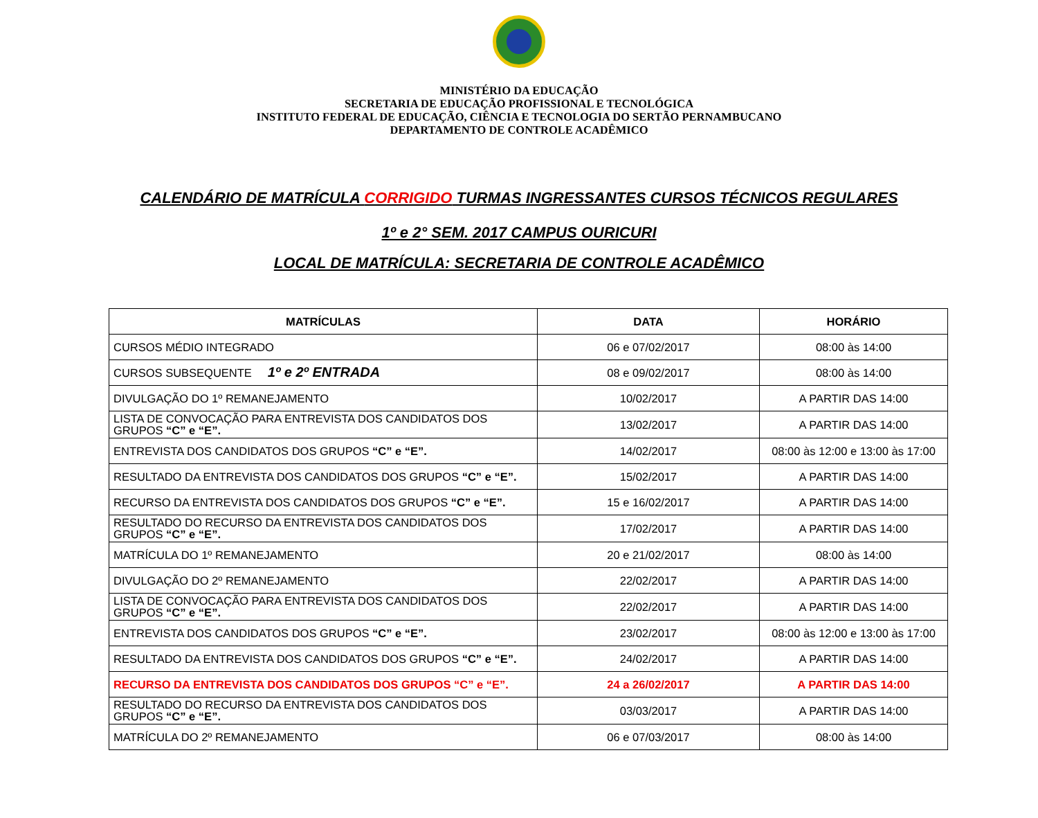MINISTÉRIO DA EDUCAÇÃO
SECRETARIA DE EDUCAÇÃO PROFISSIONAL E TECNOLÓGICA
INSTITUTO FEDERAL DE EDUCAÇÃO, CIÊNCIA E TECNOLOGIA DO SERTÃO PERNAMBUCANO
DEPARTAMENTO DE CONTROLE ACADÊMICO
CALENDÁRIO DE MATRÍCULA CORRIGIDO TURMAS INGRESSANTES CURSOS TÉCNICOS REGULARES
1º e 2° SEM. 2017 CAMPUS OURICURI
LOCAL DE MATRÍCULA: SECRETARIA DE CONTROLE ACADÊMICO
| MATRÍCULAS | DATA | HORÁRIO |
| --- | --- | --- |
| CURSOS MÉDIO INTEGRADO | 06 e 07/02/2017 | 08:00 às 14:00 |
| CURSOS SUBSEQUENTE 1º e 2º ENTRADA | 08 e 09/02/2017 | 08:00 às 14:00 |
| DIVULGAÇÃO DO 1º REMANEJAMENTO | 10/02/2017 | A PARTIR DAS 14:00 |
| LISTA DE CONVOCAÇÃO PARA ENTREVISTA DOS CANDIDATOS DOS GRUPOS “C” e “E”. | 13/02/2017 | A PARTIR DAS 14:00 |
| ENTREVISTA DOS CANDIDATOS DOS GRUPOS “C” e “E”. | 14/02/2017 | 08:00 às 12:00 e 13:00 às 17:00 |
| RESULTADO DA ENTREVISTA DOS CANDIDATOS DOS GRUPOS “C” e “E”. | 15/02/2017 | A PARTIR DAS 14:00 |
| RECURSO DA ENTREVISTA DOS CANDIDATOS DOS GRUPOS “C” e “E”. | 15 e 16/02/2017 | A PARTIR DAS 14:00 |
| RESULTADO DO RECURSO DA ENTREVISTA DOS CANDIDATOS DOS GRUPOS “C” e “E”. | 17/02/2017 | A PARTIR DAS 14:00 |
| MATRÍCULA DO 1º REMANEJAMENTO | 20 e 21/02/2017 | 08:00 às 14:00 |
| DIVULGAÇÃO DO 2º REMANEJAMENTO | 22/02/2017 | A PARTIR DAS 14:00 |
| LISTA DE CONVOCAÇÃO PARA ENTREVISTA DOS CANDIDATOS DOS GRUPOS “C” e “E”. | 22/02/2017 | A PARTIR DAS 14:00 |
| ENTREVISTA DOS CANDIDATOS DOS GRUPOS “C” e “E”. | 23/02/2017 | 08:00 às 12:00 e 13:00 às 17:00 |
| RESULTADO DA ENTREVISTA DOS CANDIDATOS DOS GRUPOS “C” e “E”. | 24/02/2017 | A PARTIR DAS 14:00 |
| RECURSO DA ENTREVISTA DOS CANDIDATOS DOS GRUPOS “C” e “E”. | 24 a 26/02/2017 | A PARTIR DAS 14:00 |
| RESULTADO DO RECURSO DA ENTREVISTA DOS CANDIDATOS DOS GRUPOS “C” e “E”. | 03/03/2017 | A PARTIR DAS 14:00 |
| MATRÍCULA DO 2º REMANEJAMENTO | 06 e 07/03/2017 | 08:00 às 14:00 |